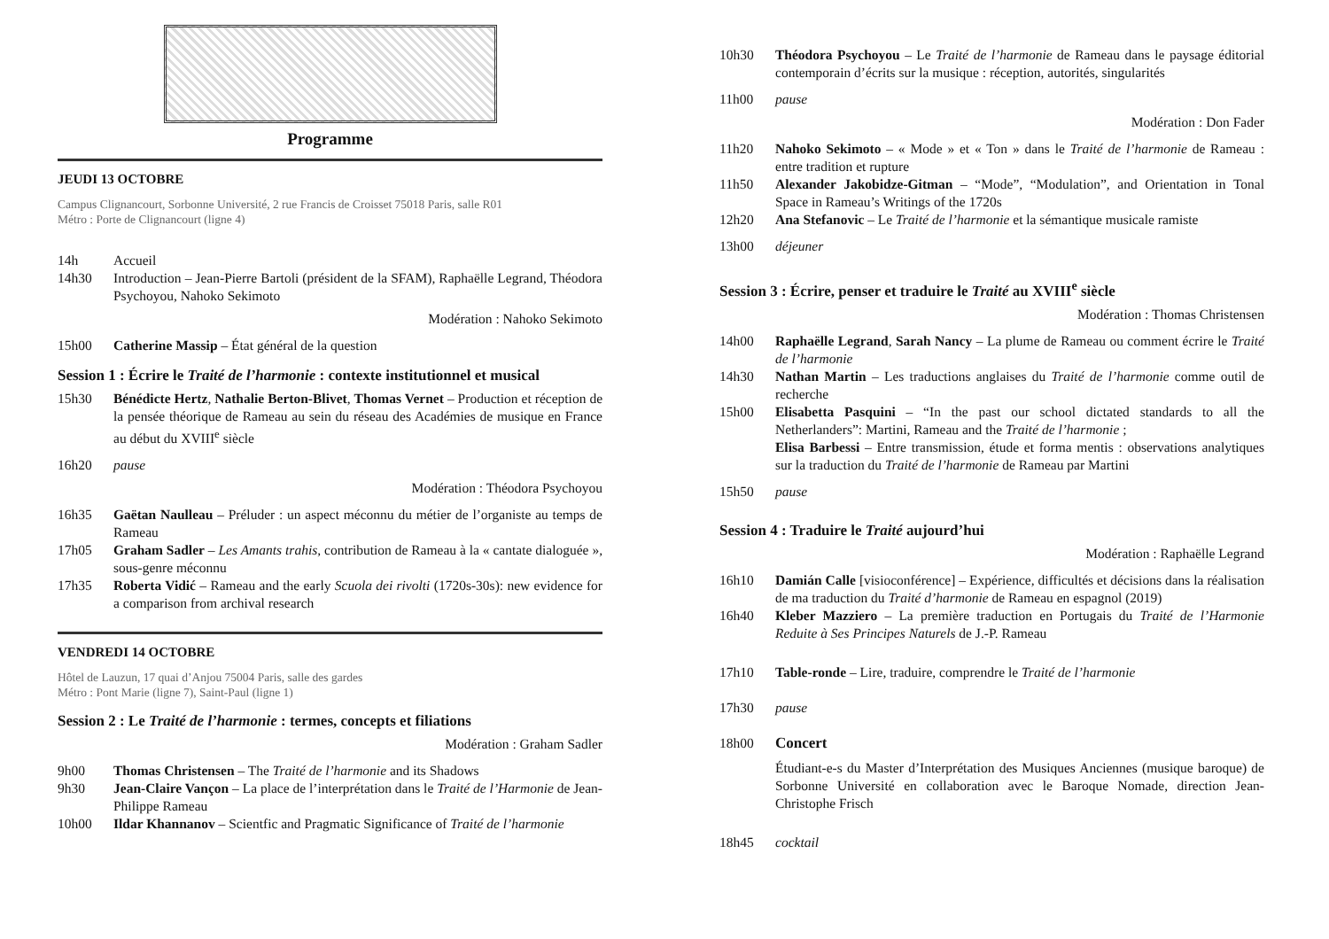Programme
JEUDI 13 OCTOBRE
Campus Clignancourt, Sorbonne Université, 2 rue Francis de Croisset 75018 Paris, salle R01
Métro : Porte de Clignancourt (ligne 4)
14h Accueil
14h30 Introduction – Jean-Pierre Bartoli (président de la SFAM), Raphaëlle Legrand, Théodora Psychoyou, Nahoko Sekimoto
Modération : Nahoko Sekimoto
15h00 Catherine Massip – État général de la question
Session 1 : Écrire le Traité de l’harmonie : contexte institutionnel et musical
15h30 Bénédicte Hertz, Nathalie Berton-Blivet, Thomas Vernet – Production et réception de la pensée théorique de Rameau au sein du réseau des Académies de musique en France au début du XVIII<sup>e</sup> siècle
16h20 pause
Modération : Théodora Psychoyou
16h35 Gaëtan Naulleau – Préluder : un aspect méconnu du métier de l’organiste au temps de Rameau
17h05 Graham Sadler – Les Amants trahis, contribution de Rameau à la « cantate dialoguée », sous-genre méconnu
17h35 Roberta Vidić – Rameau and the early Scuola dei rivolti (1720s-30s): new evidence for a comparison from archival research
VENDREDI 14 OCTOBRE
Hôtel de Lauzun, 17 quai d’Anjou 75004 Paris, salle des gardes
Métro : Pont Marie (ligne 7), Saint-Paul (ligne 1)
Session 2 : Le Traité de l’harmonie : termes, concepts et filiations
Modération : Graham Sadler
9h00 Thomas Christensen – The Traité de l’harmonie and its Shadows
9h30 Jean-Claire Vançon – La place de l’interprétation dans le Traité de l’Harmonie de Jean-Philippe Rameau
10h00 Ildar Khannanov – Scientfic and Pragmatic Significance of Traité de l’harmonie
10h30 Théodora Psychoyou – Le Traité de l’harmonie de Rameau dans le paysage éditorial contemporain d’écrits sur la musique : réception, autorités, singularités
11h00 pause
Modération : Don Fader
11h20 Nahoko Sekimoto – « Mode » et « Ton » dans le Traité de l’harmonie de Rameau : entre tradition et rupture
11h50 Alexander Jakobidze-Gitman – “Mode”, “Modulation”, and Orientation in Tonal Space in Rameau’s Writings of the 1720s
12h20 Ana Stefanovic – Le Traité de l’harmonie et la sémantique musicale ramiste
13h00 déjeuner
Session 3 : Écrire, penser et traduire le Traité au XVIII<sup>e</sup> siècle
Modération : Thomas Christensen
14h00 Raphaëlle Legrand, Sarah Nancy – La plume de Rameau ou comment écrire le Traité de l’harmonie
14h30 Nathan Martin – Les traductions anglaises du Traité de l’harmonie comme outil de recherche
15h00 Elisabetta Pasquini – “In the past our school dictated standards to all the Netherlanders”: Martini, Rameau and the Traité de l’harmonie ;
Elisa Barbessi – Entre transmission, étude et forma mentis : observations analytiques sur la traduction du Traité de l’harmonie de Rameau par Martini
15h50 pause
Session 4 : Traduire le Traité aujourd’hui
Modération : Raphaëlle Legrand
16h10 Damián Calle [visioconférence] – Expérience, difficultés et décisions dans la réalisation de ma traduction du Traité d’harmonie de Rameau en espagnol (2019)
16h40 Kleber Mazziero – La première traduction en Portugais du Traité de l’Harmonie Reduite à Ses Principes Naturels de J.-P. Rameau
17h10 Table-ronde – Lire, traduire, comprendre le Traité de l’harmonie
17h30 pause
18h00 Concert
Étudiant-e-s du Master d’Interprétation des Musiques Anciennes (musique baroque) de Sorbonne Université en collaboration avec le Baroque Nomade, direction Jean-Christophe Frisch
18h45 cocktail